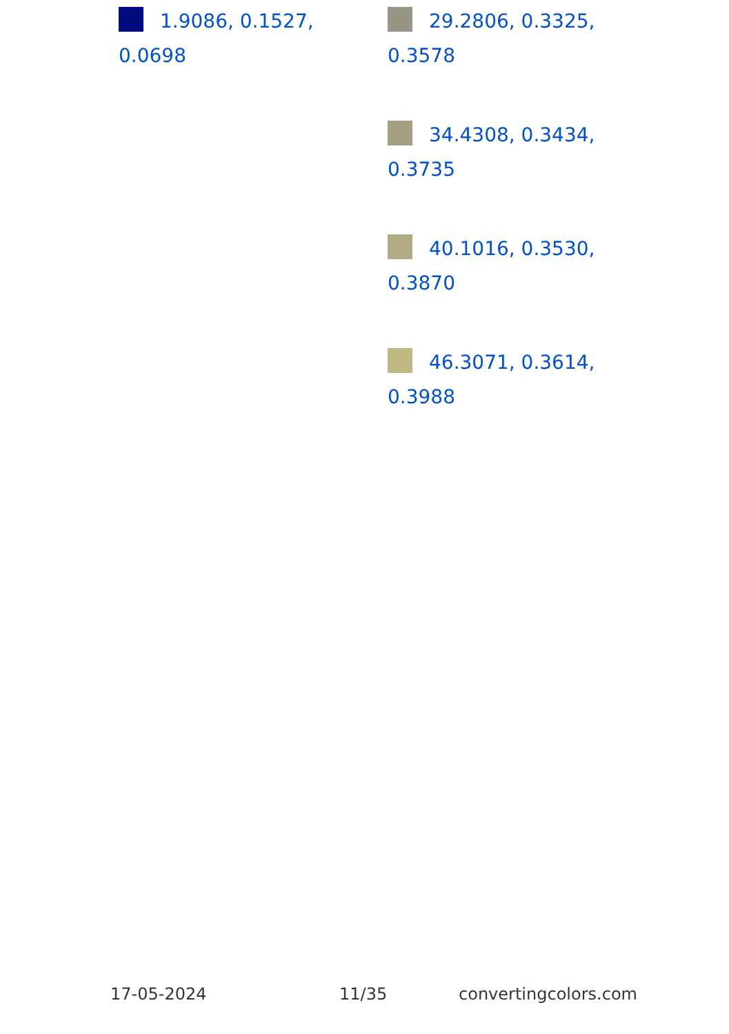1.9086, 0.1527, 0.0698 29.2806, 0.3325, 0.3578
34.4308, 0.3434, 0.3735
40.1016, 0.3530, 0.3870
46.3071, 0.3614, 0.3988
17-05-2024 11/35 convertingcolors.com